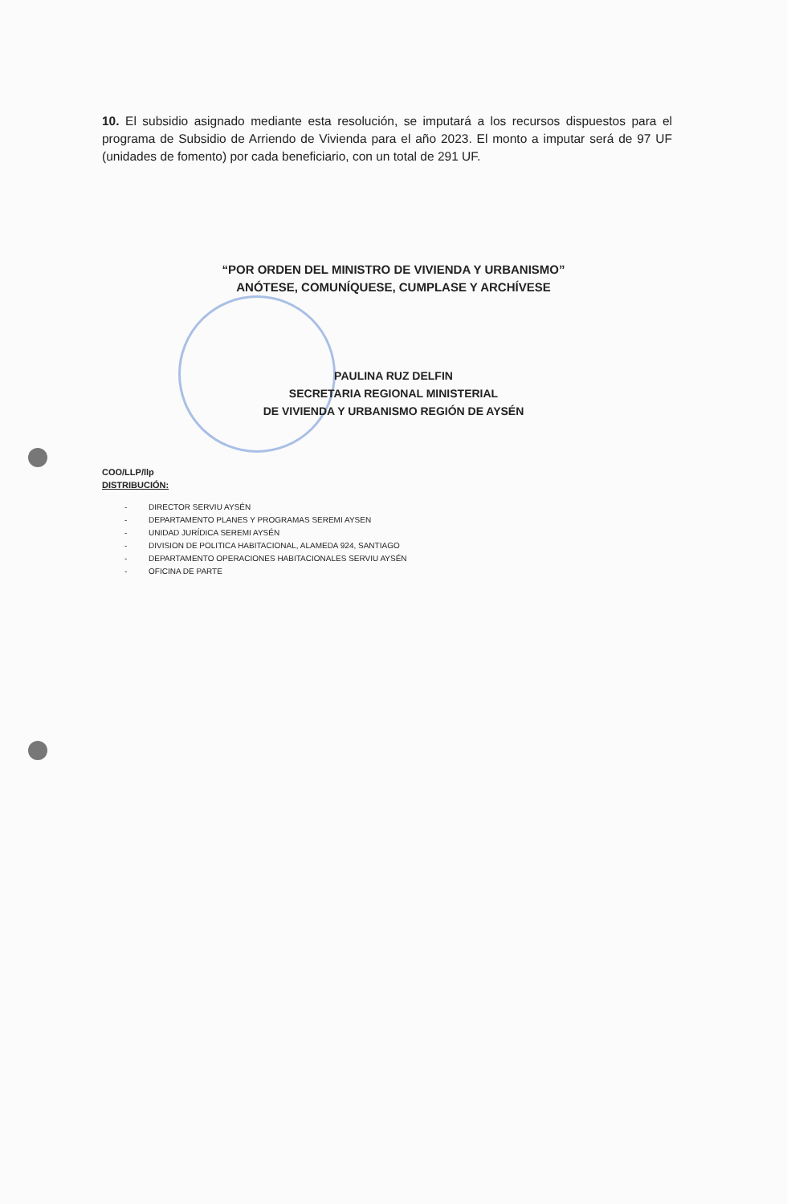10. El subsidio asignado mediante esta resolución, se imputará a los recursos dispuestos para el programa de Subsidio de Arriendo de Vivienda para el año 2023. El monto a imputar será de 97 UF (unidades de fomento) por cada beneficiario, con un total de 291 UF.
“POR ORDEN DEL MINISTRO DE VIVIENDA Y URBANISMO”
ANÓTESE, COMUNÍQUESE, CUMPLASE Y ARCHÍVESE
PAULINA RUZ DELFIN
SECRETARIA REGIONAL MINISTERIAL
DE VIVIENDA Y URBANISMO REGIÓN DE AYSÉN
COO/LLP/llp
DISTRIBUCIÓN:
- DIRECTOR SERVIU AYSÉN
- DEPARTAMENTO PLANES Y PROGRAMAS SEREMI AYSEN
- UNIDAD JURÍDICA SEREMI AYSÉN
- DIVISION DE POLITICA HABITACIONAL, ALAMEDA 924, SANTIAGO
- DEPARTAMENTO OPERACIONES HABITACIONALES SERVIU AYSÉN
- OFICINA DE PARTE